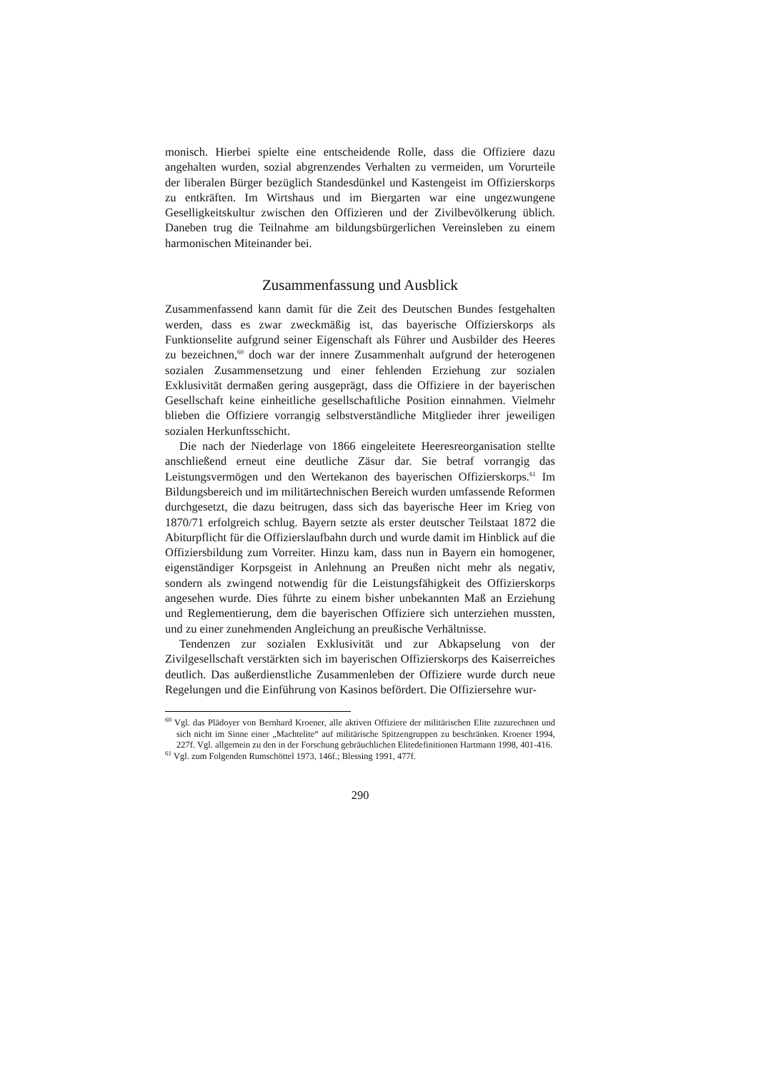monisch. Hierbei spielte eine entscheidende Rolle, dass die Offiziere dazu angehalten wurden, sozial abgrenzendes Verhalten zu vermeiden, um Vorurteile der liberalen Bürger bezüglich Standesdünkel und Kastengeist im Offizierskorps zu entkräften. Im Wirtshaus und im Biergarten war eine ungezwungene Geselligkeitskultur zwischen den Offizieren und der Zivilbevölkerung üblich. Daneben trug die Teilnahme am bildungsbürgerlichen Vereinsleben zu einem harmonischen Miteinander bei.
Zusammenfassung und Ausblick
Zusammenfassend kann damit für die Zeit des Deutschen Bundes festgehalten werden, dass es zwar zweckmäßig ist, das bayerische Offizierskorps als Funktionselite aufgrund seiner Eigenschaft als Führer und Ausbilder des Heeres zu bezeichnen,<sup>60</sup> doch war der innere Zusammenhalt aufgrund der heterogenen sozialen Zusammensetzung und einer fehlenden Erziehung zur sozialen Exklusivität dermaßen gering ausgeprägt, dass die Offiziere in der bayerischen Gesellschaft keine einheitliche gesellschaftliche Position einnahmen. Vielmehr blieben die Offiziere vorrangig selbstverständliche Mitglieder ihrer jeweiligen sozialen Herkunftsschicht.
Die nach der Niederlage von 1866 eingeleitete Heeresreorganisation stellte anschließend erneut eine deutliche Zäsur dar. Sie betraf vorrangig das Leistungsvermögen und den Wertekanon des bayerischen Offizierskorps.<sup>61</sup> Im Bildungsbereich und im militärtechnischen Bereich wurden umfassende Reformen durchgesetzt, die dazu beitrugen, dass sich das bayerische Heer im Krieg von 1870/71 erfolgreich schlug. Bayern setzte als erster deutscher Teilstaat 1872 die Abiturpflicht für die Offizierslaufbahn durch und wurde damit im Hinblick auf die Offiziersbildung zum Vorreiter. Hinzu kam, dass nun in Bayern ein homogener, eigenständiger Korpsgeist in Anlehnung an Preußen nicht mehr als negativ, sondern als zwingend notwendig für die Leistungsfähigkeit des Offizierskorps angesehen wurde. Dies führte zu einem bisher unbekannten Maß an Erziehung und Reglementierung, dem die bayerischen Offiziere sich unterziehen mussten, und zu einer zunehmenden Angleichung an preußische Verhältnisse.
Tendenzen zur sozialen Exklusivität und zur Abkapselung von der Zivilgesellschaft verstärkten sich im bayerischen Offizierskorps des Kaiserreiches deutlich. Das außerdienstliche Zusammenleben der Offiziere wurde durch neue Regelungen und die Einführung von Kasinos befördert. Die Offiziersehre wur-
<sup>60</sup> Vgl. das Plädoyer von Bernhard Kroener, alle aktiven Offiziere der militärischen Elite zuzurechnen und sich nicht im Sinne einer „Machtelite“ auf militärische Spitzengruppen zu beschränken. Kroener 1994, 227f. Vgl. allgemein zu den in der Forschung gebräuchlichen Elitedefinitionen Hartmann 1998, 401-416.
<sup>61</sup> Vgl. zum Folgenden Rumschöttel 1973, 146f.; Blessing 1991, 477f.
290